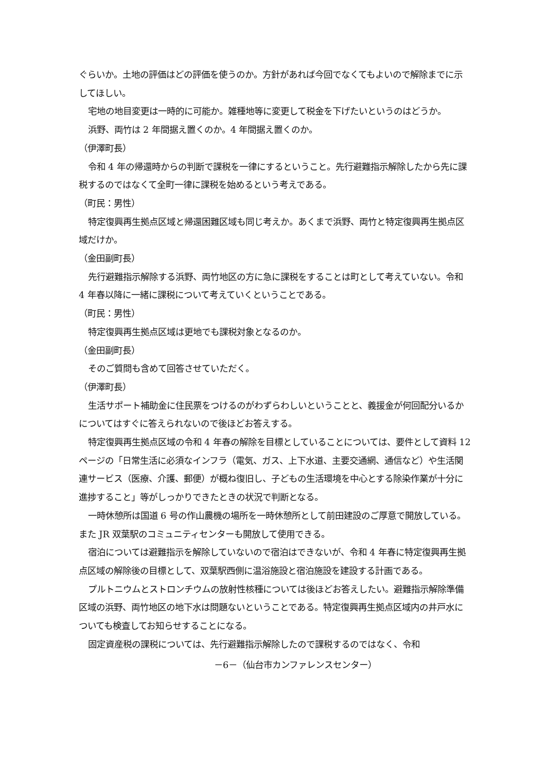ぐらいか。土地の評価はどの評価を使うのか。方針があれば今回でなくてもよいので解除までに示してほしい。
宅地の地目変更は一時的に可能か。雑種地等に変更して税金を下げたいというのはどうか。
浜野、両竹は 2 年間据え置くのか。4 年間据え置くのか。
（伊澤町長）
令和 4 年の帰還時からの判断で課税を一律にするということ。先行避難指示解除したから先に課税するのではなくて全町一律に課税を始めるという考えである。
（町民：男性）
特定復興再生拠点区域と帰還困難区域も同じ考えか。あくまで浜野、両竹と特定復興再生拠点区域だけか。
（金田副町長）
先行避難指示解除する浜野、両竹地区の方に急に課税をすることは町として考えていない。令和 4 年春以降に一緒に課税について考えていくということである。
（町民：男性）
特定復興再生拠点区域は更地でも課税対象となるのか。
（金田副町長）
そのご質問も含めて回答させていただく。
（伊澤町長）
生活サポート補助金に住民票をつけるのがわずらわしいということと、義援金が何回配分いるかについてはすぐに答えられないので後ほどお答えする。
特定復興再生拠点区域の令和 4 年春の解除を目標としていることについては、要件として資料 12 ページの「日常生活に必須なインフラ（電気、ガス、上下水道、主要交通網、通信など）や生活関連サービス（医療、介護、郵便）が概ね復旧し、子どもの生活環境を中心とする除染作業が十分に進捗すること」等がしっかりできたときの状況で判断となる。
一時休憩所は国道 6 号の作山農機の場所を一時休憩所として前田建設のご厚意で開放している。また JR 双葉駅のコミュニティセンターも開放して使用できる。
宿泊については避難指示を解除していないので宿泊はできないが、令和 4 年春に特定復興再生拠点区域の解除後の目標として、双葉駅西側に温浴施設と宿泊施設を建設する計画である。
プルトニウムとストロンチウムの放射性核種については後ほどお答えしたい。避難指示解除準備区域の浜野、両竹地区の地下水は問題ないということである。特定復興再生拠点区域内の井戸水についても検査してお知らせすることになる。
固定資産税の課税については、先行避難指示解除したので課税するのではなく、令和
－6－（仙台市カンファレンスセンター）